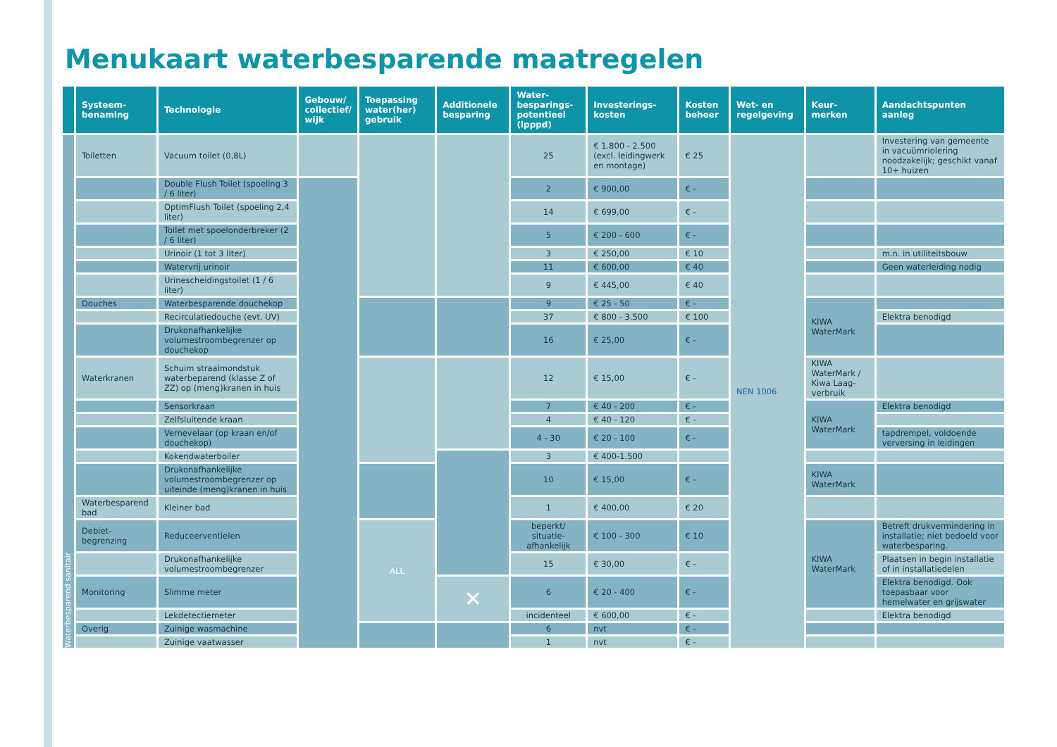Menukaart waterbesparende maatregelen
| | Systeem- benaming | Technologie | Gebouw/ collectief/ wijk | Toepassing water(her) gebruik | Additionele besparing | Water- besparings- potentieel (lpppd) | Investerings- kosten | Kosten beheer | Wet- en regelgeving | Keur- merken | Aandachtspunten aanleg |
| --- | --- | --- | --- | --- | --- | --- | --- | --- | --- | --- | --- |
| Waterbesparend sanitair | Toiletten | Vacuum toilet (0,8L) | | | | 25 | € 1.800 - 2.500 (excl. leidingwerk en montage) | € 25 | NEN 1006 | | Investering van gemeente in vacuümriolering noodzakelijk; geschikt vanaf 10+ huizen |
| | | Double Flush Toilet (spoeling 3 / 6 liter) | | | | 2 | € 900,00 | € - | | | |
| | | OptimFlush Toilet (spoeling 2,4 liter) | | | | 14 | € 699,00 | € - | | | |
| | | Toilet met spoelonderbreker (2 / 6 liter) | | | | 5 | € 200 - 600 | € - | | | |
| | | Urinoir (1 tot 3 liter) | | | | 3 | € 250,00 | € 10 | | | m.n. in utiliteitsbouw |
| | | Watervrij urinoir | | | | 11 | € 600,00 | € 40 | | | Geen waterleiding nodig |
| | | Urinescheidingstoilet (1 / 6 liter) | | | | 9 | € 445,00 | € 40 | | | |
| | Douches | Waterbesparende douchekop | | | | 9 | € 25 - 50 | € - | | KIWA WaterMark | |
| | | Recirculatiedouche (evt. UV) | | | | 37 | € 800 - 3.500 | € 100 | | | Elektra benodigd |
| | | Drukonafhankelijke volumestroombegrenzer op douchekop | | | | 16 | € 25,00 | € - | | | |
| | Waterkranen | Schuim straalmondstuk waterbeparend (klasse Z of ZZ) op (meng)kranen in huis | | | | 12 | € 15,00 | € - | | KIWA WaterMark / Kiwa Laag-verbruik | |
| | | Sensorkraan | | | | 7 | € 40 - 200 | € - | | KIWA WaterMark | Elektra benodigd |
| | | Zelfsluitende kraan | | | | 4 | € 40 - 120 | € - | | | |
| | | Vernevelaar (op kraan en/of douchekop) | | | | 4 - 30 | € 20 - 100 | € - | | | tapdrempel, voldoende verversing in leidingen |
| | | Kokendwaterboiler | | | | 3 | € 400-1.500 | | | | |
| | | Drukonafhankelijke volumestroombegrenzer op uiteinde (meng)kranen in huis | | | | 10 | € 15,00 | € - | | KIWA WaterMark | |
| | Waterbesparend bad | Kleiner bad | | | | 1 | € 400,00 | € 20 | | | |
| | Debiet- begrenzing | Reduceerventielen | | ALL | | beperkt/ situatie-afhankelijk | € 100 - 300 | € 10 | | KIWA WaterMark | Betreft drukvermindering in installatie; niet bedoeld voor waterbesparing. |
| | | Drukonafhankelijke volumestroombegrenzer | | | | 15 | € 30,00 | € - | | | Plaatsen in begin installatie of in installatiedelen |
| | Monitoring | Slimme meter | | | ✕ | 6 | € 20 - 400 | € - | | | Elektra benodigd. Ook toepasbaar voor hemelwater en grijswater |
| | | Lekdetectiemeter | | | | incidenteel | € 600,00 | € - | | | Elektra benodigd |
| | Overig | Zuinige wasmachine | | | | 6 | nvt | € - | | | |
| | | Zuinige vaatwasser | | | | 1 | nvt | € - | | | |